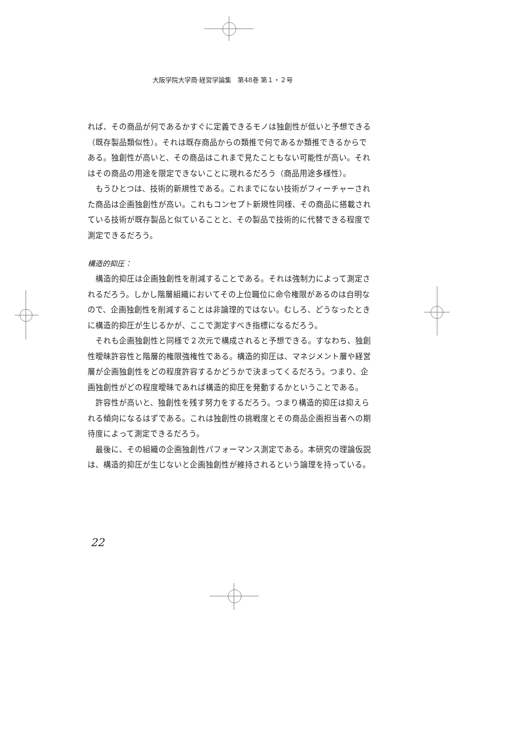大阪学院大学商·経営学論集　第48巻 第１・２号
れば、その商品が何であるかすぐに定義できるモノは独創性が低いと予想できる（既存製品類似性）。それは既存商品からの類推で何であるか類推できるからである。独創性が高いと、その商品はこれまで見たこともない可能性が高い。それはその商品の用途を限定できないことに現れるだろう（商品用途多様性）。
もうひとつは、技術的新規性である。これまでにない技術がフィーチャーされた商品は企画独創性が高い。これもコンセプト新規性同様、その商品に搭載されている技術が既存製品と似ていることと、その製品で技術的に代替できる程度で測定できるだろう。
構造的抑圧：
構造的抑圧は企画独創性を削減することである。それは強制力によって測定されるだろう。しかし階層組織においてその上位職位に命令権限があるのは自明なので、企画独創性を削減することは非論理的ではない。むしろ、どうなったときに構造的抑圧が生じるかが、ここで測定すべき指標になるだろう。
それも企画独創性と同様で２次元で構成されると予想できる。すなわち、独創性曖昧許容性と階層的権限強権性である。構造的抑圧は、マネジメント層や経営層が企画独創性をどの程度許容するかどうかで決まってくるだろう。つまり、企画独創性がどの程度曖昧であれば構造的抑圧を発動するかということである。
許容性が高いと、独創性を残す努力をするだろう。つまり構造的抑圧は抑えられる傾向になるはずである。これは独創性の挑戦度とその商品企画担当者への期待度によって測定できるだろう。
最後に、その組織の企画独創性パフォーマンス測定である。本研究の理論仮説は、構造的抑圧が生じないと企画独創性が維持されるという論理を持っている。
22